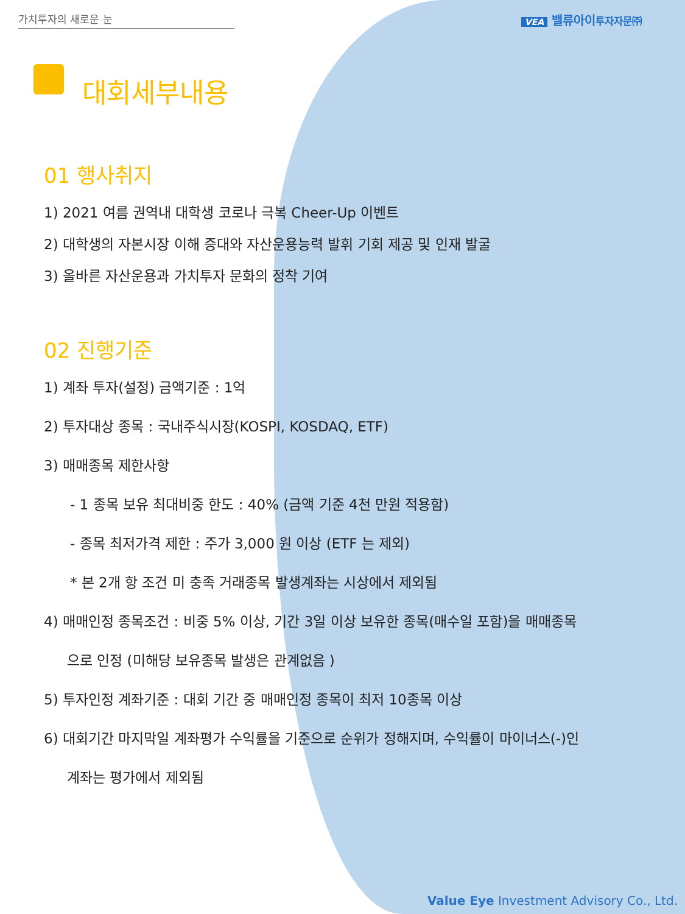가치투자의 새로운 눈 VEA 밸류아이투자자문㈜
대회세부내용
01 행사취지
1) 2021 여름 권역내 대학생 코로나 극복 Cheer-Up 이벤트
2) 대학생의 자본시장 이해 증대와 자산운용능력 발휘 기회 제공 및 인재 발굴
3) 올바른 자산운용과 가치투자 문화의 정착 기여
02 진행기준
1) 계좌 투자(설정) 금액기준 : 1억
2) 투자대상 종목 : 국내주식시장(KOSPI, KOSDAQ, ETF)
3) 매매종목 제한사항
- 1 종목 보유 최대비중 한도 : 40% (금액 기준 4천 만원 적용함)
- 종목 최저가격 제한 : 주가 3,000 원 이상 (ETF 는 제외)
* 본 2개 항 조건 미 충족 거래종목 발생계좌는 시상에서 제외됨
4) 매매인정 종목조건 : 비중 5% 이상, 기간 3일 이상 보유한 종목(매수일 포함)을 매매종목
으로 인정 (미해당 보유종목 발생은 관계없음 )
5) 투자인정 계좌기준 : 대회 기간 중 매매인정 종목이 최저 10종목 이상
6) 대회기간 마지막일 계좌평가 수익률을 기준으로 순위가 정해지며, 수익률이 마이너스(-)인
계좌는 평가에서 제외됨
Value Eye Investment Advisory Co., Ltd.